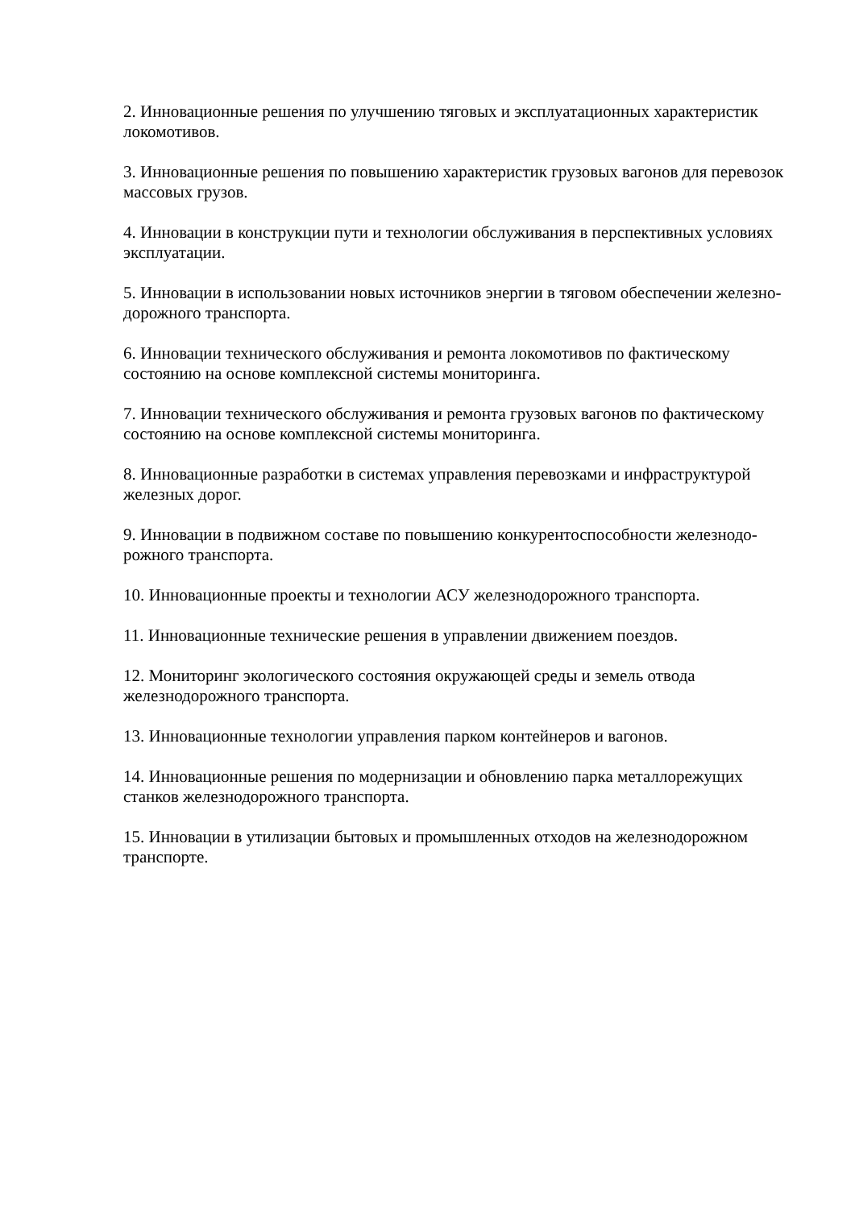2. Инновационные решения по улучшению тяговых и эксплуатационных характеристик локомотивов.
3. Инновационные решения по повышению характеристик грузовых вагонов для перевозок массовых грузов.
4. Инновации в конструкции пути и технологии обслуживания в перспективных условиях эксплуатации.
5. Инновации в использовании новых источников энергии в тяговом обеспечении железно-дорожного транспорта.
6. Инновации технического обслуживания и ремонта локомотивов по фактическому состоянию на основе комплексной системы мониторинга.
7. Инновации технического обслуживания и ремонта грузовых вагонов по фактическому состоянию на основе комплексной системы мониторинга.
8. Инновационные разработки в системах управления перевозками и инфраструктурой железных дорог.
9. Инновации в подвижном составе по повышению конкурентоспособности железнодо-рожного транспорта.
10. Инновационные проекты и технологии АСУ железнодорожного транспорта.
11. Инновационные технические решения в управлении движением поездов.
12. Мониторинг экологического состояния окружающей среды и земель отвода железнодорожного транспорта.
13. Инновационные технологии управления парком контейнеров и вагонов.
14. Инновационные решения по модернизации и обновлению парка металлорежущих станков железнодорожного транспорта.
15. Инновации в утилизации бытовых и промышленных отходов на железнодорожном транспорте.